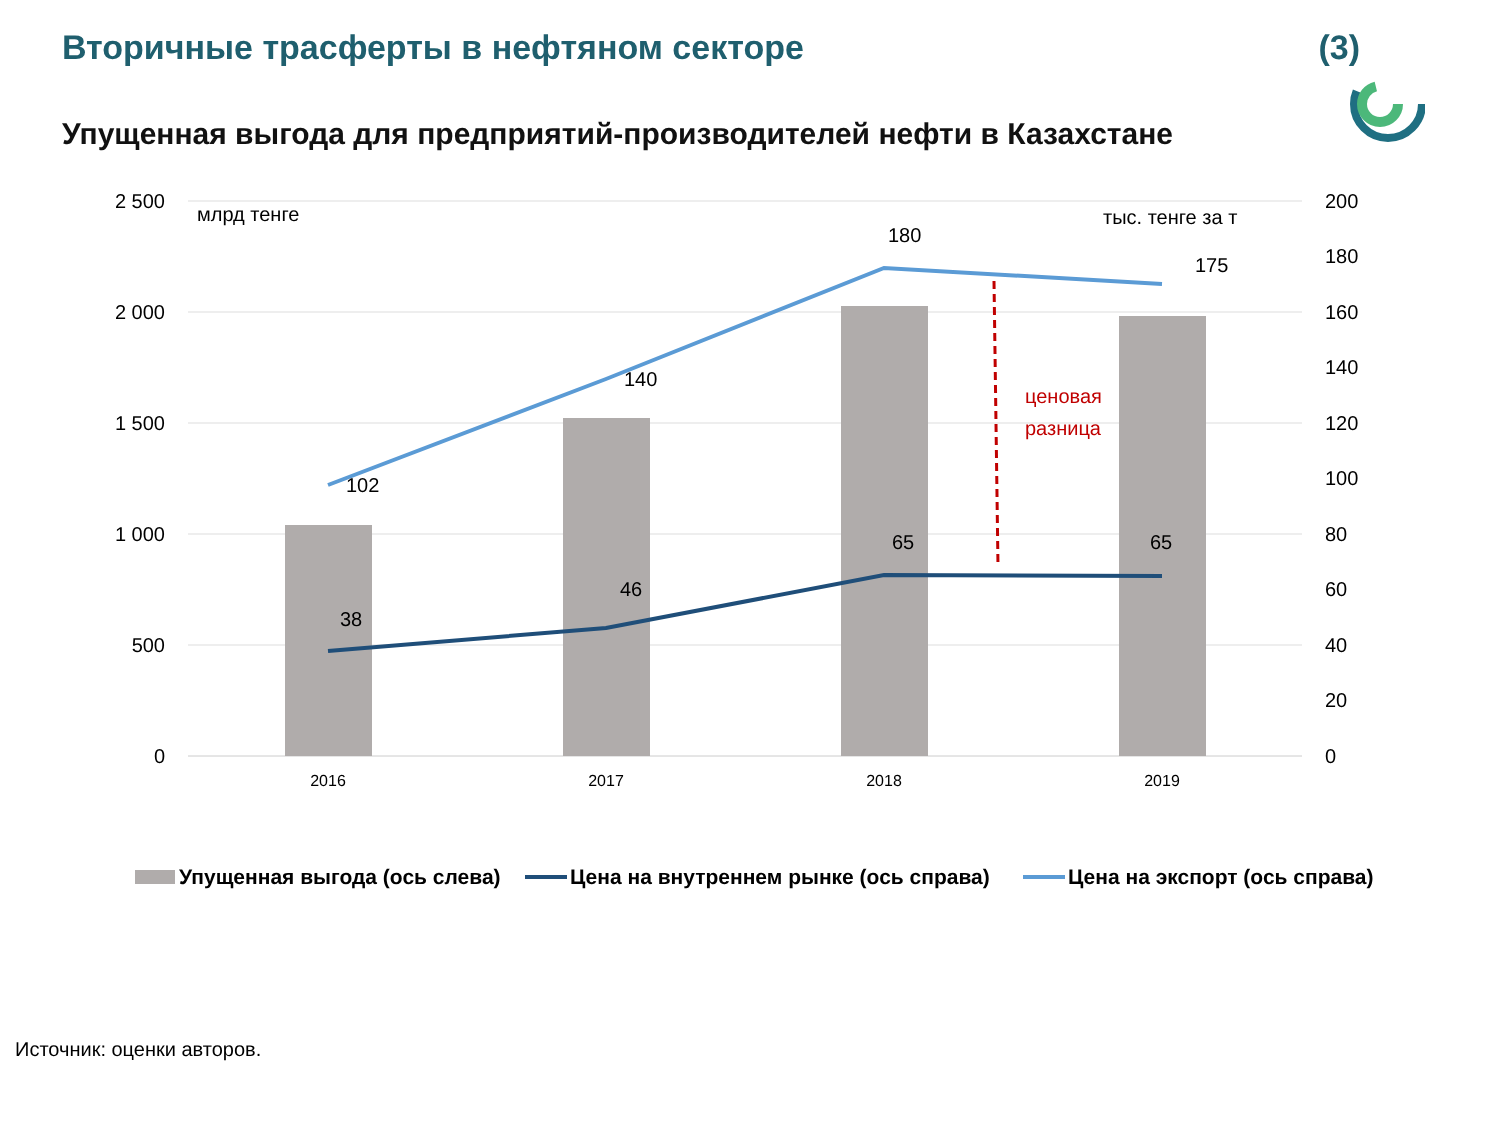Вторичные трасферты в нефтяном секторе (3)
Упущенная выгода для предприятий-производителей нефти в Казахстане
2 500
2 000
1 500
1 000
500
0
200
180
160
140
120
100
80
60
40
20
0
млрд тенге
тыс. тенге за т
2016
2017
2018
2019
102
140
180
175
38
46
65
65
ценовая
разница
Упущенная выгода (ось слева)
Цена на внутреннем рынке (ось справа)
Цена на экспорт (ось справа)
Источник: оценки авторов.